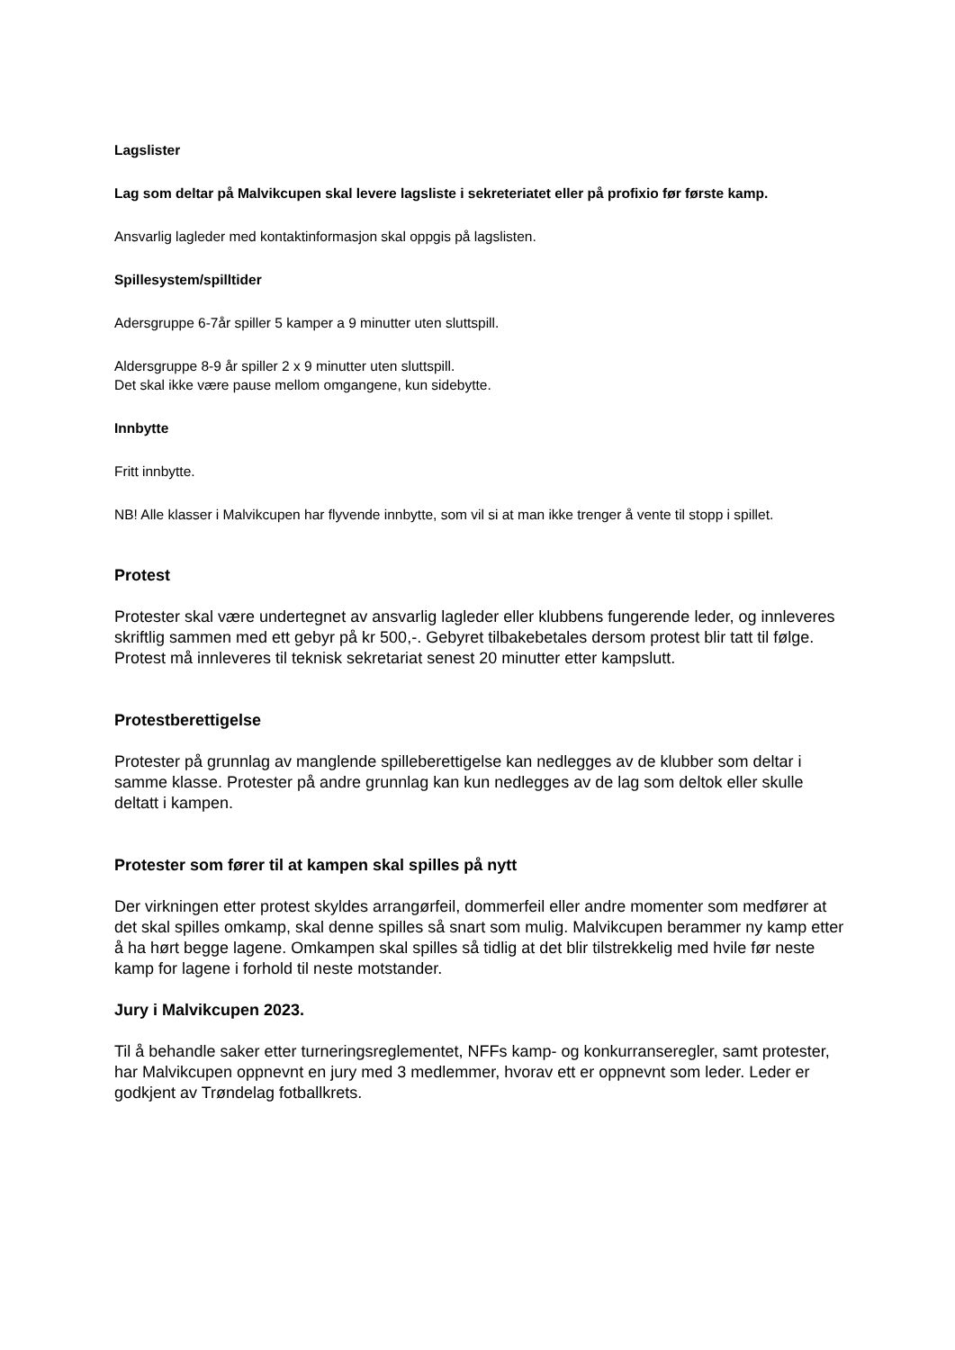Lagslister
Lag som deltar på Malvikcupen skal levere lagsliste i sekreteriatet eller på profixio før første kamp.
Ansvarlig lagleder med kontaktinformasjon skal oppgis på lagslisten.
Spillesystem/spilltider
Adersgruppe 6-7år spiller 5 kamper a 9 minutter uten sluttspill.
Aldersgruppe 8-9 år spiller 2 x 9 minutter uten sluttspill.
Det skal ikke være pause mellom omgangene, kun sidebytte.
Innbytte
Fritt innbytte.
NB! Alle klasser i Malvikcupen har flyvende innbytte, som vil si at man ikke trenger å vente til stopp i spillet.
Protest
Protester skal være undertegnet av ansvarlig lagleder eller klubbens fungerende leder, og innleveres skriftlig sammen med ett gebyr på kr 500,-. Gebyret tilbakebetales dersom protest blir tatt til følge. Protest må innleveres til teknisk sekretariat senest 20 minutter etter kampslutt.
Protestberettigelse
Protester på grunnlag av manglende spilleberettigelse kan nedlegges av de klubber som deltar i samme klasse. Protester på andre grunnlag kan kun nedlegges av de lag som deltok eller skulle deltatt i kampen.
Protester som fører til at kampen skal spilles på nytt
Der virkningen etter protest skyldes arrangørfeil, dommerfeil eller andre momenter som medfører at det skal spilles omkamp, skal denne spilles så snart som mulig. Malvikcupen berammer ny kamp etter å ha hørt begge lagene. Omkampen skal spilles så tidlig at det blir tilstrekkelig med hvile før neste kamp for lagene i forhold til neste motstander.
Jury i Malvikcupen 2023.
Til å behandle saker etter turneringsreglementet, NFFs kamp- og konkurranseregler, samt protester, har Malvikcupen oppnevnt en jury med 3 medlemmer, hvorav ett er oppnevnt som leder. Leder er godkjent av Trøndelag fotballkrets.